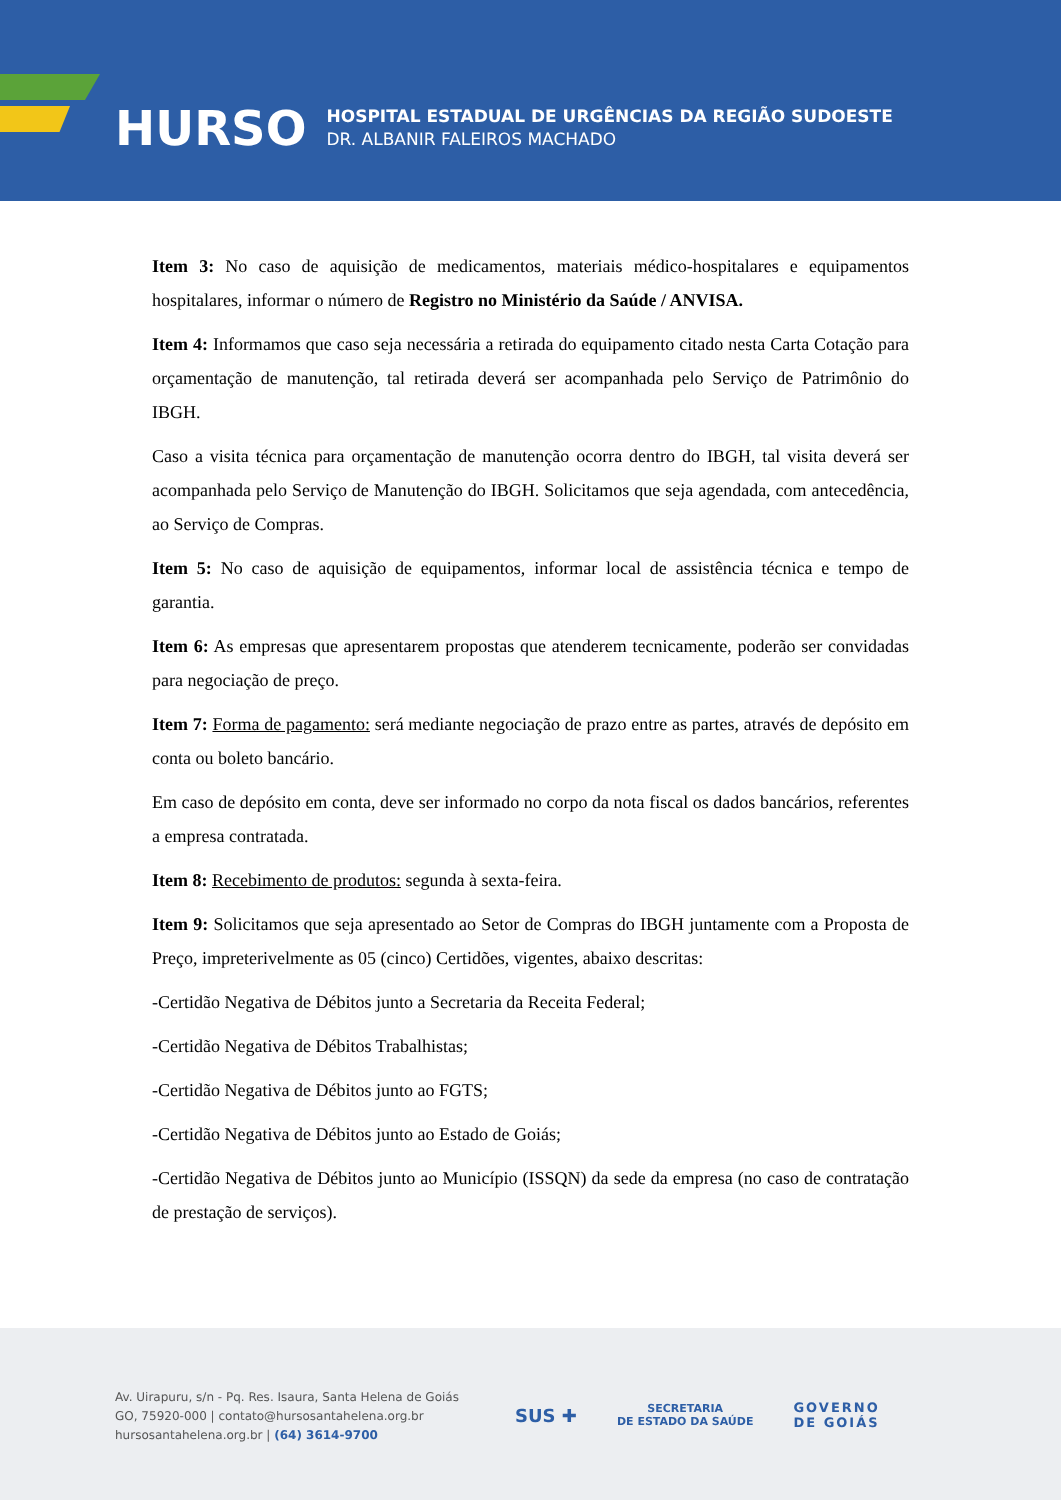HURSO
HOSPITAL ESTADUAL DE URGÊNCIAS DA REGIÃO SUDOESTE
DR. ALBANIR FALEIROS MACHADO
Item 3: No caso de aquisição de medicamentos, materiais médico-hospitalares e equipamentos hospitalares, informar o número de Registro no Ministério da Saúde / ANVISA.
Item 4: Informamos que caso seja necessária a retirada do equipamento citado nesta Carta Cotação para orçamentação de manutenção, tal retirada deverá ser acompanhada pelo Serviço de Patrimônio do IBGH.
Caso a visita técnica para orçamentação de manutenção ocorra dentro do IBGH, tal visita deverá ser acompanhada pelo Serviço de Manutenção do IBGH. Solicitamos que seja agendada, com antecedência, ao Serviço de Compras.
Item 5: No caso de aquisição de equipamentos, informar local de assistência técnica e tempo de garantia.
Item 6: As empresas que apresentarem propostas que atenderem tecnicamente, poderão ser convidadas para negociação de preço.
Item 7: Forma de pagamento: será mediante negociação de prazo entre as partes, através de depósito em conta ou boleto bancário.
Em caso de depósito em conta, deve ser informado no corpo da nota fiscal os dados bancários, referentes a empresa contratada.
Item 8: Recebimento de produtos: segunda à sexta-feira.
Item 9: Solicitamos que seja apresentado ao Setor de Compras do IBGH juntamente com a Proposta de Preço, impreterivelmente as 05 (cinco) Certidões, vigentes, abaixo descritas:
-Certidão Negativa de Débitos junto a Secretaria da Receita Federal;
-Certidão Negativa de Débitos Trabalhistas;
-Certidão Negativa de Débitos junto ao FGTS;
-Certidão Negativa de Débitos junto ao Estado de Goiás;
-Certidão Negativa de Débitos junto ao Município (ISSQN) da sede da empresa (no caso de contratação de prestação de serviços).
Av. Uirapuru, s/n - Pq. Res. Isaura, Santa Helena de Goiás
GO, 75920-000 | contato@hursosantahelena.org.br
hursosantahelena.org.br | (64) 3614-9700
SUS ✚ SECRETARIA
DE ESTADO DA SAÚDE GOVERNO
DE GOIÁS